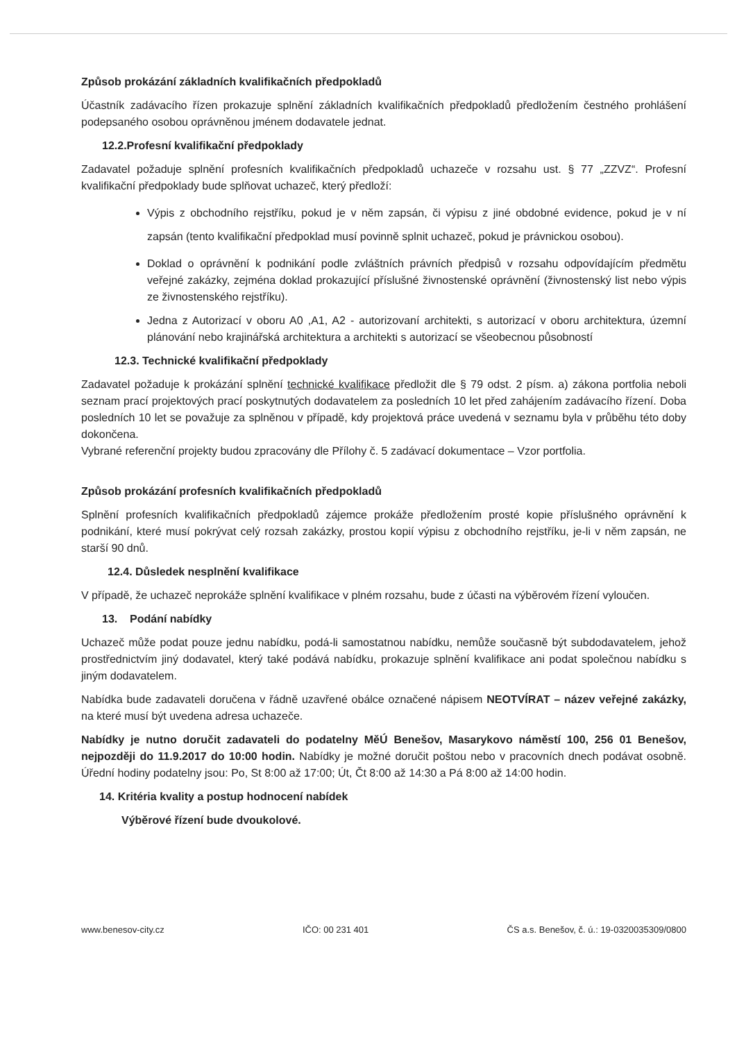Způsob prokázání základních kvalifikačních předpokladů
Účastník zadávacího řízen prokazuje splnění základních kvalifikačních předpokladů předložením čestného prohlášení podepsaného osobou oprávněnou jménem dodavatele jednat.
12.2.Profesní kvalifikační předpoklady
Zadavatel požaduje splnění profesních kvalifikačních předpokladů uchazeče v rozsahu ust. § 77 „ZZVZ“. Profesní kvalifikační předpoklady bude splňovat uchazeč, který předloží:
Výpis z obchodního rejstříku, pokud je v něm zapsán, či výpisu z jiné obdobné evidence, pokud je v ní zapsán (tento kvalifikační předpoklad musí povinně splnit uchazeč, pokud je právnickou osobou).
Doklad o oprávnění k podnikání podle zvláštních právních předpisů v rozsahu odpovídajícím předmětu veřejné zakázky, zejména doklad prokazující příslušné živnostenské oprávnění (živnostenský list nebo výpis ze živnostenského rejstříku).
Jedna z Autorizací v oboru A0 ,A1, A2 - autorizovaní architekti, s autorizací v oboru architektura, územní plánování nebo krajinářská architektura a architekti s autorizací se všeobecnou působností
12.3. Technické kvalifikační předpoklady
Zadavatel požaduje k prokázání splnění technické kvalifikace předložit dle § 79 odst. 2 písm. a) zákona portfolia neboli seznam prací projektových prací poskytnutých dodavatelem za posledních 10 let před zahájením zadávacího řízení. Doba posledních 10 let se považuje za splněnou v případě, kdy projektová práce uvedená v seznamu byla v průběhu této doby dokončena.
Vybrané referenční projekty budou zpracovány dle Přílohy č. 5 zadávací dokumentace – Vzor portfolia.
Způsob prokázání profesních kvalifikačních předpokladů
Splnění profesních kvalifikačních předpokladů zájemce prokáže předložením prosté kopie příslušného oprávnění k podnikání, které musí pokrývat celý rozsah zakázky, prostou kopií výpisu z obchodního rejstříku, je-li v něm zapsán, ne starší 90 dnů.
12.4. Důsledek nesplnění kvalifikace
V případě, že uchazeč neprokáže splnění kvalifikace v plném rozsahu, bude z účasti na výběrovém řízení vyloučen.
13. Podání nabídky
Uchazeč může podat pouze jednu nabídku, podá-li samostatnou nabídku, nemůže současně být subdodavatelem, jehož prostřednictvím jiný dodavatel, který také podává nabídku, prokazuje splnění kvalifikace ani podat společnou nabídku s jiným dodavatelem.
Nabídka bude zadavateli doručena v řádně uzavřené obálce označené nápisem NEOTVÍRAT – název veřejné zakázky, na které musí být uvedena adresa uchazeče.
Nabídky je nutno doručit zadavateli do podatelny MěÚ Benešov, Masarykovo náměstí 100, 256 01 Benešov, nejpozději do 11.9.2017 do 10:00 hodin. Nabídky je možné doručit poštou nebo v pracovních dnech podávat osobně. Úřední hodiny podatelny jsou: Po, St 8:00 až 17:00; Út, Čt 8:00 až 14:30 a Pá 8:00 až 14:00 hodin.
14. Kritéria kvality a postup hodnocení nabídek
Výběrové řízení bude dvoukolové.
www.benesov-city.cz IČO: 00 231 401 ČS a.s. Benešov, č. ú.: 19-0320035309/0800